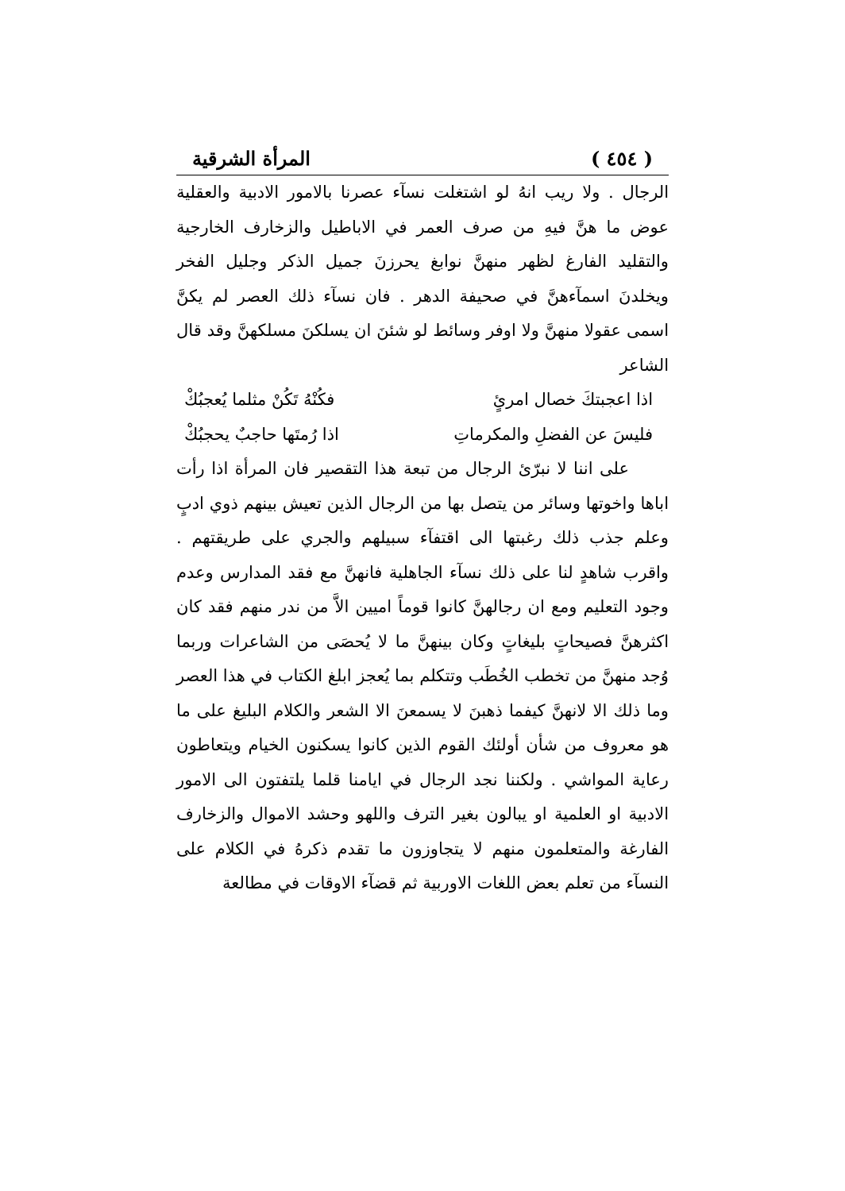( ٤٥٤ ) المرأة الشرقية
الرجال . ولا ريب انهُ لو اشتغلت نسآء عصرنا بالامور الادبية والعقلية عوض ما هنَّ فيهِ من صرف العمر في الاباطيل والزخارف الخارجية والتقليد الفارغ لظهر منهنَّ نوابغ يحرزنَ جميل الذكر وجليل الفخر ويخلدنَ اسمآءهنَّ في صحيفة الدهر . فان نسآء ذلك العصر لم يكنَّ اسمى عقولا منهنَّ ولا اوفر وسائط لو شئنَ ان يسلكنَ مسلكهنَّ وقد قال الشاعر
اذا اعجبتكَ خصال امرئٍ فكُنْهُ تَكُنْ مثلما يُعجبُكْ
فليسَ عن الفضلِ والمكرماتِ اذا رُمتَها حاجبٌ يحجبُكْ
على اننا لا نبرّئ الرجال من تبعة هذا التقصير فان المرأة اذا رأت اباها واخوتها وسائر من يتصل بها من الرجال الذين تعيش بينهم ذوي ادبٍ وعلم جذب ذلك رغبتها الى اقتفآء سبيلهم والجري على طريقتهم . واقرب شاهدٍ لنا على ذلك نسآء الجاهلية فانهنَّ مع فقد المدارس وعدم وجود التعليم ومع ان رجالهنَّ كانوا قوماً اميين الاَّ من ندر منهم فقد كان اكثرهنَّ فصيحاتٍ بليغاتٍ وكان بينهنَّ ما لا يُحصَى من الشاعرات وربما وُجد منهنَّ من تخطب الخُطَب وتتكلم بما يُعجز ابلغ الكتاب في هذا العصر وما ذلك الا لانهنَّ كيفما ذهبنَ لا يسمعنَ الا الشعر والكلام البليغ على ما هو معروف من شأن أولئك القوم الذين كانوا يسكنون الخيام ويتعاطون رعاية المواشي . ولكننا نجد الرجال في ايامنا قلما يلتفتون الى الامور الادبية او العلمية او يبالون بغير الترف واللهو وحشد الاموال والزخارف الفارغة والمتعلمون منهم لا يتجاوزون ما تقدم ذكرهُ في الكلام على النسآء من تعلم بعض اللغات الاوربية ثم قضآء الاوقات في مطالعة